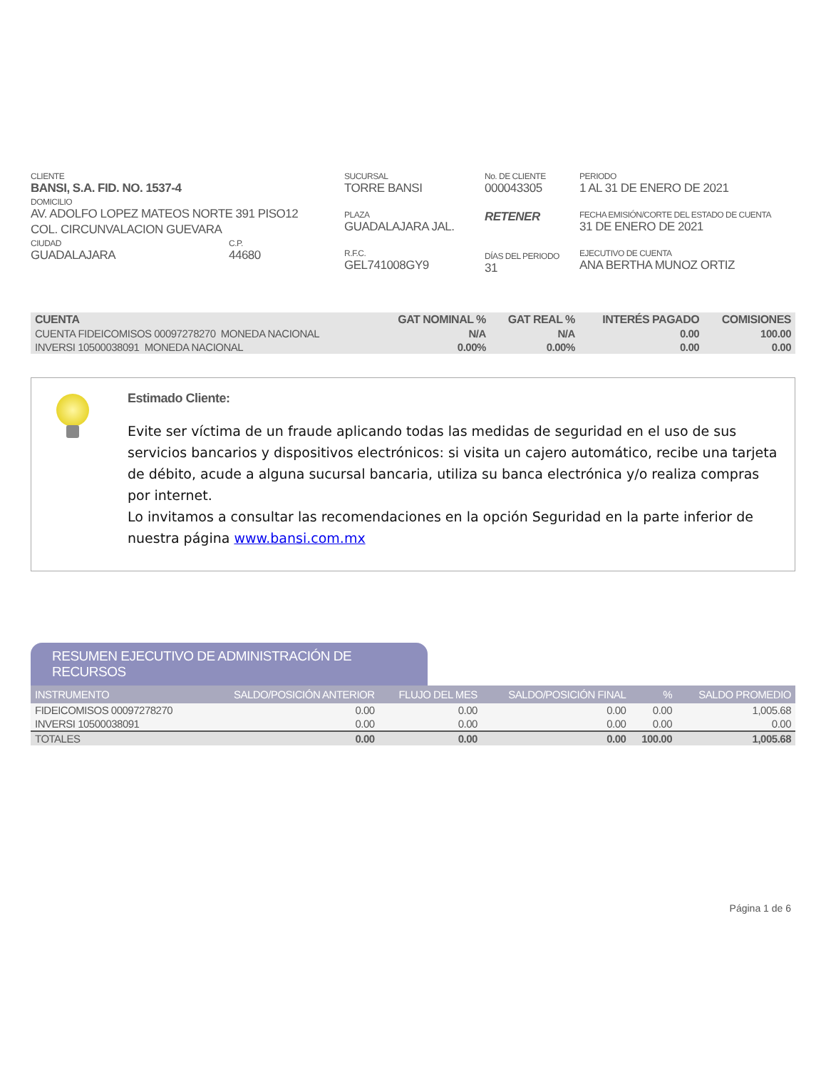CLIENTE
BANSI, S.A. FID. NO. 1537-4
DOMICILIO
AV. ADOLFO LOPEZ MATEOS NORTE 391 PISO12
COL. CIRCUNVALACION GUEVARA
CIUDAD
GUADALAJARA
C.P.
44680
SUCURSAL
TORRE BANSI
PLAZA
GUADALAJARA JAL.
R.F.C.
GEL741008GY9
No. DE CLIENTE
000043305
RETENER
DÍAS DEL PERIODO
31
PERIODO
1 AL 31 DE ENERO DE 2021
FECHA EMISIÓN/CORTE DEL ESTADO DE CUENTA
31 DE ENERO DE 2021
EJECUTIVO DE CUENTA
ANA BERTHA MUNOZ ORTIZ
| CUENTA | GAT NOMINAL % | GAT REAL % | INTERÉS PAGADO | COMISIONES |
| --- | --- | --- | --- | --- |
| CUENTA FIDEICOMISOS 00097278270 MONEDA NACIONAL | N/A | N/A | 0.00 | 100.00 |
| INVERSI 10500038091 MONEDA NACIONAL | 0.00% | 0.00% | 0.00 | 0.00 |
Estimado Cliente:
Evite ser víctima de un fraude aplicando todas las medidas de seguridad en el uso de sus servicios bancarios y dispositivos electrónicos: si visita un cajero automático, recibe una tarjeta de débito, acude a alguna sucursal bancaria, utiliza su banca electrónica y/o realiza compras por internet.
Lo invitamos a consultar las recomendaciones en la opción Seguridad en la parte inferior de nuestra página www.bansi.com.mx
RESUMEN EJECUTIVO DE ADMINISTRACIÓN DE RECURSOS
| INSTRUMENTO | SALDO/POSICIÓN ANTERIOR | FLUJO DEL MES | SALDO/POSICIÓN FINAL | % | SALDO PROMEDIO |
| --- | --- | --- | --- | --- | --- |
| FIDEICOMISOS 00097278270 | 0.00 | 0.00 | 0.00 | 0.00 | 1,005.68 |
| INVERSI 10500038091 | 0.00 | 0.00 | 0.00 | 0.00 | 0.00 |
| TOTALES | 0.00 | 0.00 | 0.00 | 100.00 | 1,005.68 |
Página 1 de 6